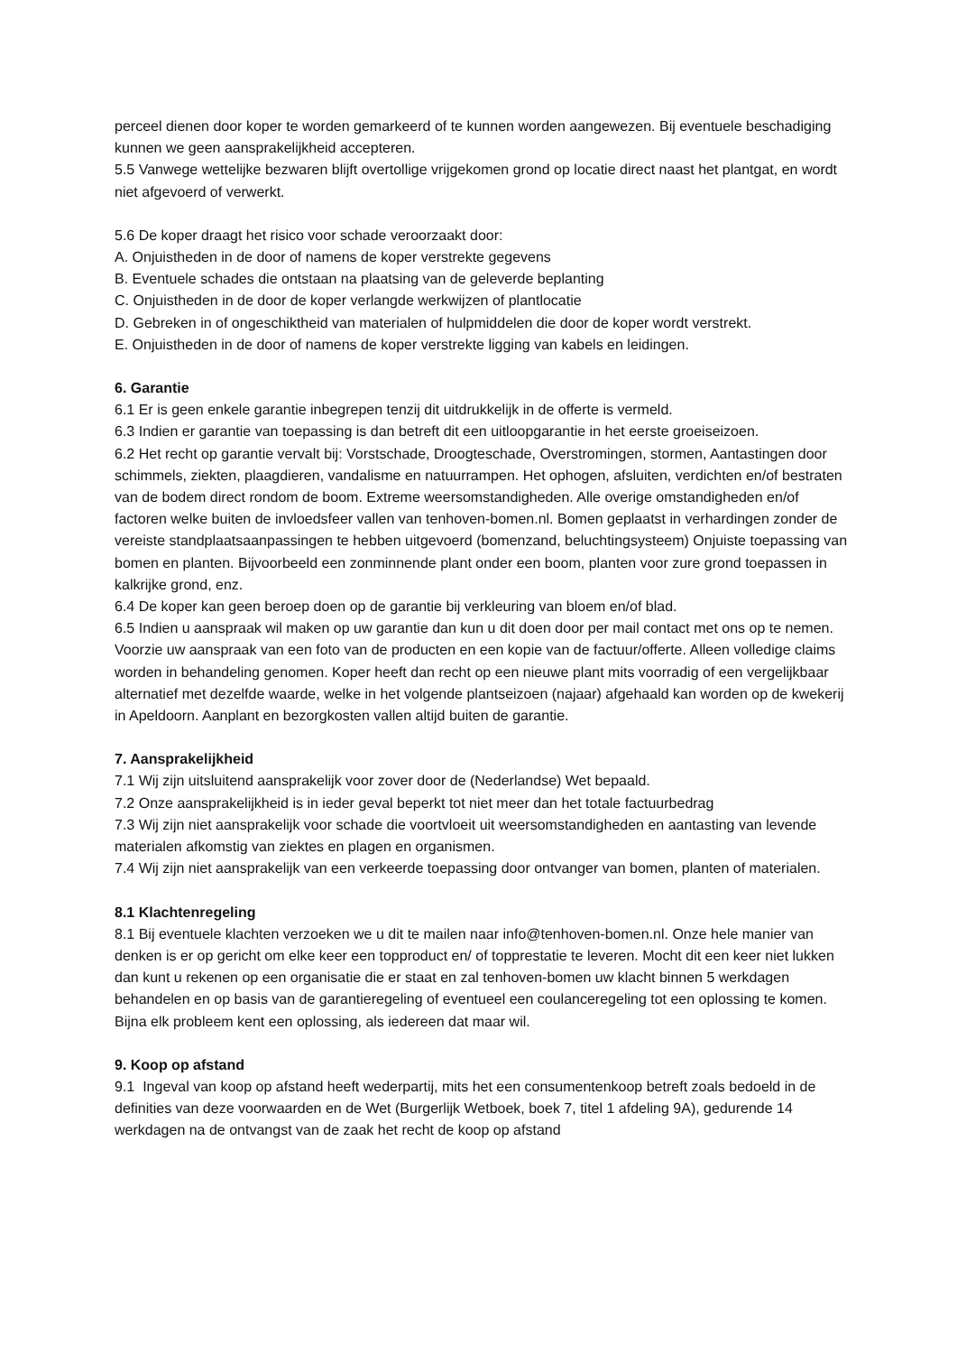perceel dienen door koper te worden gemarkeerd of te kunnen worden aangewezen. Bij eventuele beschadiging kunnen we geen aansprakelijkheid accepteren.
5.5 Vanwege wettelijke bezwaren blijft overtollige vrijgekomen grond op locatie direct naast het plantgat, en wordt niet afgevoerd of verwerkt.
5.6 De koper draagt het risico voor schade veroorzaakt door:
A. Onjuistheden in de door of namens de koper verstrekte gegevens
B. Eventuele schades die ontstaan na plaatsing van de geleverde beplanting
C. Onjuistheden in de door de koper verlangde werkwijzen of plantlocatie
D. Gebreken in of ongeschiktheid van materialen of hulpmiddelen die door de koper wordt verstrekt.
E. Onjuistheden in de door of namens de koper verstrekte ligging van kabels en leidingen.
6. Garantie
6.1 Er is geen enkele garantie inbegrepen tenzij dit uitdrukkelijk in de offerte is vermeld.
6.3 Indien er garantie van toepassing is dan betreft dit een uitloopgarantie in het eerste groeiseizoen.
6.2 Het recht op garantie vervalt bij: Vorstschade, Droogteschade, Overstromingen, stormen, Aantastingen door schimmels, ziekten, plaagdieren, vandalisme en natuurrampen. Het ophogen, afsluiten, verdichten en/of bestraten van de bodem direct rondom de boom. Extreme weersomstandigheden. Alle overige omstandigheden en/of factoren welke buiten de invloedsfeer vallen van tenhoven-bomen.nl. Bomen geplaatst in verhardingen zonder de vereiste standplaatsaanpassingen te hebben uitgevoerd (bomenzand, beluchtingsysteem) Onjuiste toepassing van bomen en planten. Bijvoorbeeld een zonminnende plant onder een boom, planten voor zure grond toepassen in kalkrijke grond, enz.
6.4 De koper kan geen beroep doen op de garantie bij verkleuring van bloem en/of blad.
6.5 Indien u aanspraak wil maken op uw garantie dan kun u dit doen door per mail contact met ons op te nemen. Voorzie uw aanspraak van een foto van de producten en een kopie van de factuur/offerte. Alleen volledige claims worden in behandeling genomen. Koper heeft dan recht op een nieuwe plant mits voorradig of een vergelijkbaar alternatief met dezelfde waarde, welke in het volgende plantseizoen (najaar) afgehaald kan worden op de kwekerij in Apeldoorn. Aanplant en bezorgkosten vallen altijd buiten de garantie.
7. Aansprakelijkheid
7.1 Wij zijn uitsluitend aansprakelijk voor zover door de (Nederlandse) Wet bepaald.
7.2 Onze aansprakelijkheid is in ieder geval beperkt tot niet meer dan het totale factuurbedrag
7.3 Wij zijn niet aansprakelijk voor schade die voortvloeit uit weersomstandigheden en aantasting van levende materialen afkomstig van ziektes en plagen en organismen.
7.4 Wij zijn niet aansprakelijk van een verkeerde toepassing door ontvanger van bomen, planten of materialen.
8.1 Klachtenregeling
8.1 Bij eventuele klachten verzoeken we u dit te mailen naar info@tenhoven-bomen.nl. Onze hele manier van denken is er op gericht om elke keer een topproduct en/ of topprestatie te leveren. Mocht dit een keer niet lukken dan kunt u rekenen op een organisatie die er staat en zal tenhoven-bomen uw klacht binnen 5 werkdagen behandelen en op basis van de garantieregeling of eventueel een coulanceregeling tot een oplossing te komen. Bijna elk probleem kent een oplossing, als iedereen dat maar wil.
9. Koop op afstand
9.1 Ingeval van koop op afstand heeft wederpartij, mits het een consumentenkoop betreft zoals bedoeld in de definities van deze voorwaarden en de Wet (Burgerlijk Wetboek, boek 7, titel 1 afdeling 9A), gedurende 14 werkdagen na de ontvangst van de zaak het recht de koop op afstand